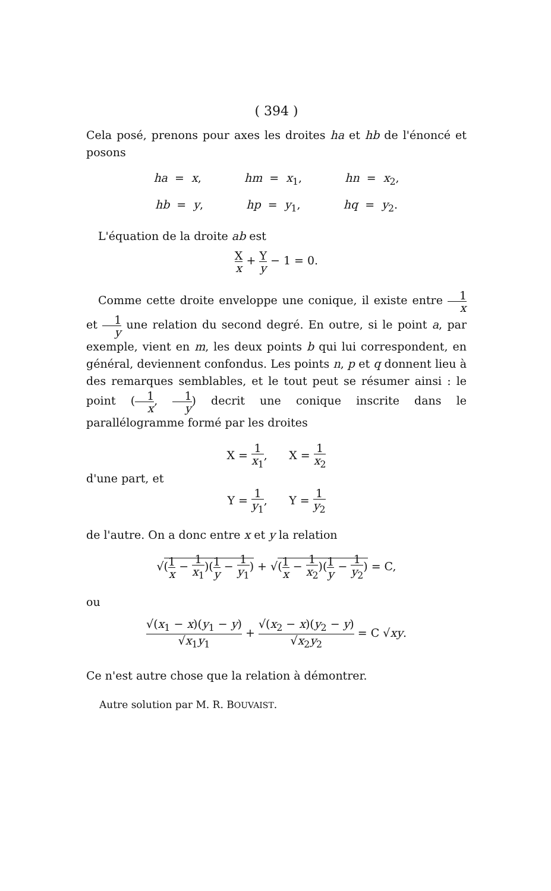( 394 )
Cela posé, prenons pour axes les droites ha et hb de l'énoncé et posons
ha = x, hm = x<sub>1</sub>, hn = x<sub>2</sub>,
hb = y, hp = y<sub>1</sub>, hq = y<sub>2</sub>.
L'équation de la droite ab est
Xx + Y y − 1 = 0.
Comme cette droite enveloppe une conique, il existe entre 1 x et 1 y une relation du second degré. En outre, si le point a, par exemple, vient en m, les deux points b qui lui correspondent, en général, deviennent confondus. Les points n, p et q donnent lieu à des remarques semblables, et le tout peut se résumer ainsi : le point (1 x, 1 y) decrit une conique inscrite dans le parallélogramme formé par les droites
X = 1 x<sub>1</sub>, X = 1 x<sub>2</sub>
d'une part, et
Y = 1 y<sub>1</sub>, Y = 1 y<sub>2</sub>
de l'autre. On a donc entre x et y la relation
√(1 x − 1 x<sub>1</sub>)(1 y − 1 y<sub>1</sub>) + √(1 x − 1 x<sub>2</sub>)(1 y − 1 y<sub>2</sub>) = C,
ou
√(x<sub>1</sub> − x)(y<sub>1</sub> − y) √x<sub>1</sub>y<sub>1</sub> + √(x<sub>2</sub> − x)(y<sub>2</sub> − y) √x<sub>2</sub>y<sub>2</sub> = C √xy.
Ce n'est autre chose que la relation à démontrer.
Autre solution par M. R. BOUVAIST.